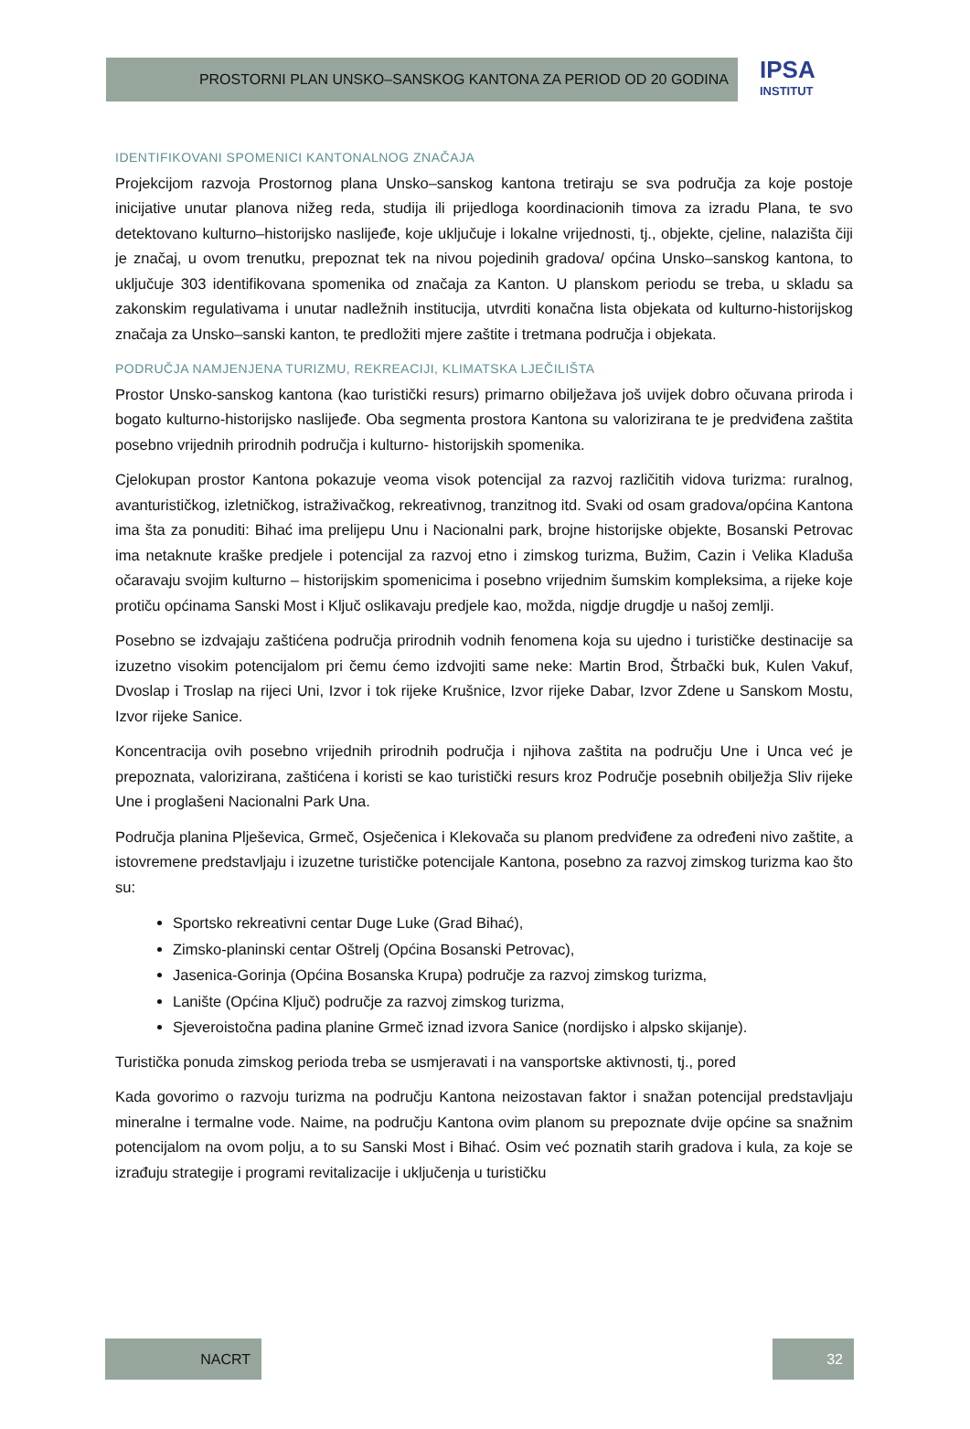PROSTORNI PLAN UNSKO–SANSKOG KANTONA ZA PERIOD OD 20 GODINA
IPSA
INSTITUT
IDENTIFIKOVANI SPOMENICI KANTONALNOG ZNAČAJA
Projekcijom razvoja Prostornog plana Unsko–sanskog kantona tretiraju se sva područja za koje postoje inicijative unutar planova nižeg reda, studija ili prijedloga koordinacionih timova za izradu Plana, te svo detektovano kulturno–historijsko naslijeđe, koje uključuje i lokalne vrijednosti, tj., objekte, cjeline, nalazišta čiji je značaj, u ovom trenutku, prepoznat tek na nivou pojedinih gradova/ općina Unsko–sanskog kantona, to uključuje 303 identifikovana spomenika od značaja za Kanton. U planskom periodu se treba, u skladu sa zakonskim regulativama i unutar nadležnih institucija, utvrditi konačna lista objekata od kulturno-historijskog značaja za Unsko–sanski kanton, te predložiti mjere zaštite i tretmana područja i objekata.
PODRUČJA NAMJENJENA TURIZMU, REKREACIJI, KLIMATSKA LJEČILIŠTA
Prostor Unsko-sanskog kantona (kao turistički resurs) primarno obilježava još uvijek dobro očuvana priroda i bogato kulturno-historijsko naslijeđe. Oba segmenta prostora Kantona su valorizirana te je predviđena zaštita posebno vrijednih prirodnih područja i kulturno- historijskih spomenika.
Cjelokupan prostor Kantona pokazuje veoma visok potencijal za razvoj različitih vidova turizma: ruralnog, avanturističkog, izletničkog, istraživačkog, rekreativnog, tranzitnog itd. Svaki od osam gradova/općina Kantona ima šta za ponuditi: Bihać ima prelijepu Unu i Nacionalni park, brojne historijske objekte, Bosanski Petrovac ima netaknute kraške predjele i potencijal za razvoj etno i zimskog turizma, Bužim, Cazin i Velika Kladuša očaravaju svojim kulturno – historijskim spomenicima i posebno vrijednim šumskim kompleksima, a rijeke koje protiču općinama Sanski Most i Ključ oslikavaju predjele kao, možda, nigdje drugdje u našoj zemlji.
Posebno se izdvajaju zaštićena područja prirodnih vodnih fenomena koja su ujedno i turističke destinacije sa izuzetno visokim potencijalom pri čemu ćemo izdvojiti same neke: Martin Brod, Štrbački buk, Kulen Vakuf, Dvoslap i Troslap na rijeci Uni, Izvor i tok rijeke Krušnice, Izvor rijeke Dabar, Izvor Zdene u Sanskom Mostu, Izvor rijeke Sanice.
Koncentracija ovih posebno vrijednih prirodnih područja i njihova zaštita na području Une i Unca već je prepoznata, valorizirana, zaštićena i koristi se kao turistički resurs kroz Područje posebnih obilježja Sliv rijeke Une i proglašeni Nacionalni Park Una.
Područja planina Plješevica, Grmeč, Osječenica i Klekovača su planom predviđene za određeni nivo zaštite, a istovremene predstavljaju i izuzetne turističke potencijale Kantona, posebno za razvoj zimskog turizma kao što su:
Sportsko rekreativni centar Duge Luke (Grad Bihać),
Zimsko-planinski centar Oštrelj (Općina Bosanski Petrovac),
Jasenica-Gorinja (Općina Bosanska Krupa) područje za razvoj zimskog turizma,
Lanište (Općina Ključ) područje za razvoj zimskog turizma,
Sjeveroistočna padina planine Grmeč iznad izvora Sanice (nordijsko i alpsko skijanje).
Turistička ponuda zimskog perioda treba se usmjeravati i na vansportske aktivnosti, tj., pored
Kada govorimo o razvoju turizma na području Kantona neizostavan faktor i snažan potencijal predstavljaju mineralne i termalne vode. Naime, na području Kantona ovim planom su prepoznate dvije općine sa snažnim potencijalom na ovom polju, a to su Sanski Most i Bihać. Osim već poznatih starih gradova i kula, za koje se izrađuju strategije i programi revitalizacije i uključenja u turističku
NACRT 32